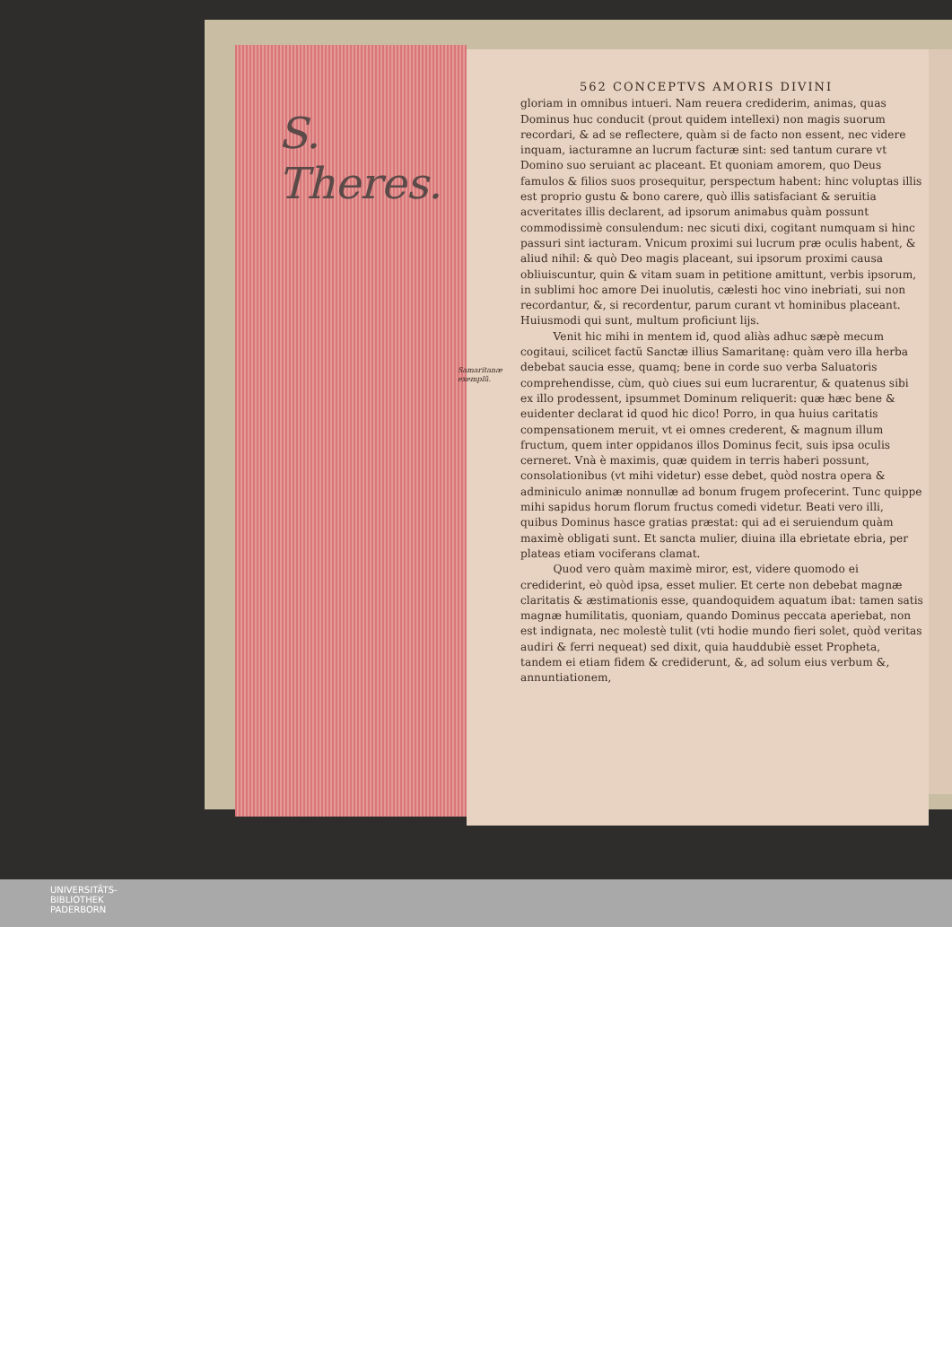S.
Theres.
562 CONCEPTVS AMORIS DIVINI
Samaritanæ exemplũ.
gloriam in omnibus intueri. Nam reuera crediderim, animas, quas Dominus huc conducit (prout quidem intellexi) non magis suorum recordari, & ad se reflectere, quàm si de facto non essent, nec videre inquam, iacturamne an lucrum facturæ sint: sed tantum curare vt Domino suo seruiant ac placeant. Et quoniam amorem, quo Deus famulos & filios suos prosequitur, perspectum habent: hinc voluptas illis est proprio gustu & bono carere, quò illis satisfaciant & seruitia acveritates illis declarent, ad ipsorum animabus quàm possunt commodissimè consulendum: nec sicuti dixi, cogitant numquam si hinc passuri sint iacturam. Vnicum proximi sui lucrum præ oculis habent, & aliud nihil: & quò Deo magis placeant, sui ipsorum proximi causa obliuiscuntur, quin & vitam suam in petitione amittunt, verbis ipsorum, in sublimi hoc amore Dei inuolutis, cælesti hoc vino inebriati, sui non recordantur, &, si recordentur, parum curant vt hominibus placeant. Huiusmodi qui sunt, multum proficiunt lijs.
Venit hic mihi in mentem id, quod aliàs adhuc sæpè mecum cogitaui, scilicet factũ Sanctæ illius Samaritanę: quàm vero illa herba debebat saucia esse, quamq; bene in corde suo verba Saluatoris comprehendisse, cùm, quò ciues sui eum lucrarentur, & quatenus sibi ex illo prodessent, ipsummet Dominum reliquerit: quæ hæc bene & euidenter declarat id quod hic dico! Porro, in qua huius caritatis compensationem meruit, vt ei omnes crederent, & magnum illum fructum, quem inter oppidanos illos Dominus fecit, suis ipsa oculis cerneret. Vnà è maximis, quæ quidem in terris haberi possunt, consolationibus (vt mihi videtur) esse debet, quòd nostra opera & adminiculo animæ nonnullæ ad bonum frugem profecerint. Tunc quippe mihi sapidus horum florum fructus comedi videtur. Beati vero illi, quibus Dominus hasce gratias præstat: qui ad ei seruiendum quàm maximè obligati sunt. Et sancta mulier, diuina illa ebrietate ebria, per plateas etiam vociferans clamat.
Quod vero quàm maximè miror, est, videre quomodo ei crediderint, eò quòd ipsa, esset mulier. Et certe non debebat magnæ claritatis & æstimationis esse, quandoquidem aquatum ibat: tamen satis magnæ humilitatis, quoniam, quando Dominus peccata aperiebat, non est indignata, nec molestè tulit (vti hodie mundo fieri solet, quòd veritas audiri & ferri nequeat) sed dixit, quia hauddubiè esset Propheta, tandem ei etiam fidem & crediderunt, &, ad solum eius verbum &, annuntiationem,
UNIVERSITÄTS-
BIBLIOTHEK
PADERBORN